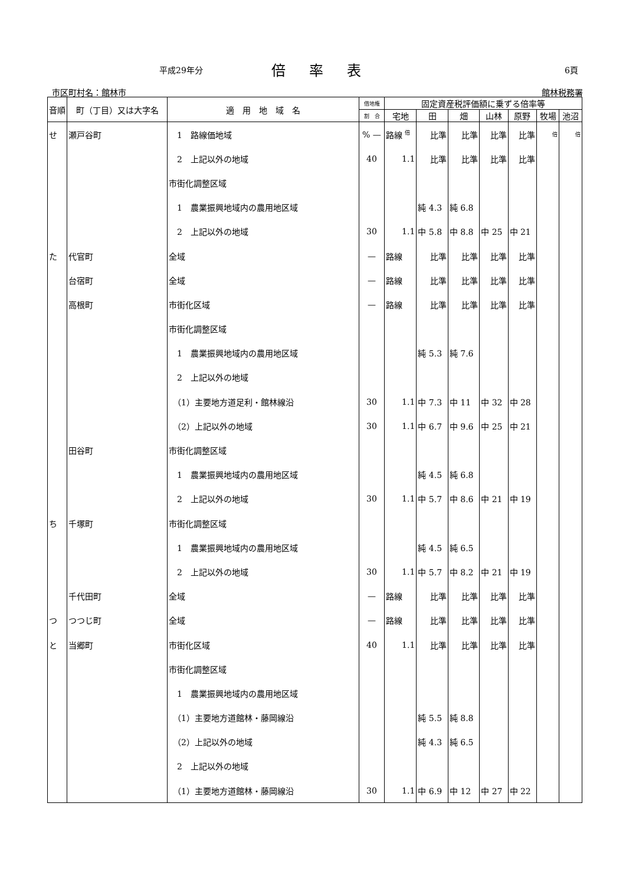平成29年分
倍率表
6頁
市区町村名：館林市 館林税務署
| 音順 | 町（丁目）又は大字名 | 適 用 地 域 名 | 借地権 | 固定資産税評価額に乗ずる倍率等 | | | | | | |
| --- | --- | --- | --- | --- | --- | --- | --- | --- | --- | --- |
| | | | 割 合 | 宅地 | 田 | 畑 | 山林 | 原野 | 牧場 | 池沼 |
| せ | 瀬戸谷町 | 1 路線価地域 | % — | 路線 <sup>倍</sup> | 比準 | 比準 | 比準 | 比準 | 倍 | 倍 |
| | | 2 上記以外の地域 | 40 | 1.1 | 比準 | 比準 | 比準 | 比準 | | |
| | | 市街化調整区域 | | | | | | | | |
| | | 1 農業振興地域内の農用地区域 | | | 純 4.3 | 純 6.8 | | | | |
| | | 2 上記以外の地域 | 30 | 1.1 | 中 5.8 | 中 8.8 | 中 25 | 中 21 | | |
| た | 代官町 | 全域 | — | 路線 | 比準 | 比準 | 比準 | 比準 | | |
| | 台宿町 | 全域 | — | 路線 | 比準 | 比準 | 比準 | 比準 | | |
| | 高根町 | 市街化区域 | — | 路線 | 比準 | 比準 | 比準 | 比準 | | |
| | | 市街化調整区域 | | | | | | | | |
| | | 1 農業振興地域内の農用地区域 | | | 純 5.3 | 純 7.6 | | | | |
| | | 2 上記以外の地域 | | | | | | | | |
| | | （1）主要地方道足利・館林線沿 | 30 | 1.1 | 中 7.3 | 中 11 | 中 32 | 中 28 | | |
| | | （2）上記以外の地域 | 30 | 1.1 | 中 6.7 | 中 9.6 | 中 25 | 中 21 | | |
| | 田谷町 | 市街化調整区域 | | | | | | | | |
| | | 1 農業振興地域内の農用地区域 | | | 純 4.5 | 純 6.8 | | | | |
| | | 2 上記以外の地域 | 30 | 1.1 | 中 5.7 | 中 8.6 | 中 21 | 中 19 | | |
| ち | 千塚町 | 市街化調整区域 | | | | | | | | |
| | | 1 農業振興地域内の農用地区域 | | | 純 4.5 | 純 6.5 | | | | |
| | | 2 上記以外の地域 | 30 | 1.1 | 中 5.7 | 中 8.2 | 中 21 | 中 19 | | |
| | 千代田町 | 全域 | — | 路線 | 比準 | 比準 | 比準 | 比準 | | |
| つ | つつじ町 | 全域 | — | 路線 | 比準 | 比準 | 比準 | 比準 | | |
| と | 当郷町 | 市街化区域 | 40 | 1.1 | 比準 | 比準 | 比準 | 比準 | | |
| | | 市街化調整区域 | | | | | | | | |
| | | 1 農業振興地域内の農用地区域 | | | | | | | | |
| | | （1）主要地方道館林・藤岡線沿 | | | 純 5.5 | 純 8.8 | | | | |
| | | （2）上記以外の地域 | | | 純 4.3 | 純 6.5 | | | | |
| | | 2 上記以外の地域 | | | | | | | | |
| | | （1）主要地方道館林・藤岡線沿 | 30 | 1.1 | 中 6.9 | 中 12 | 中 27 | 中 22 | | |